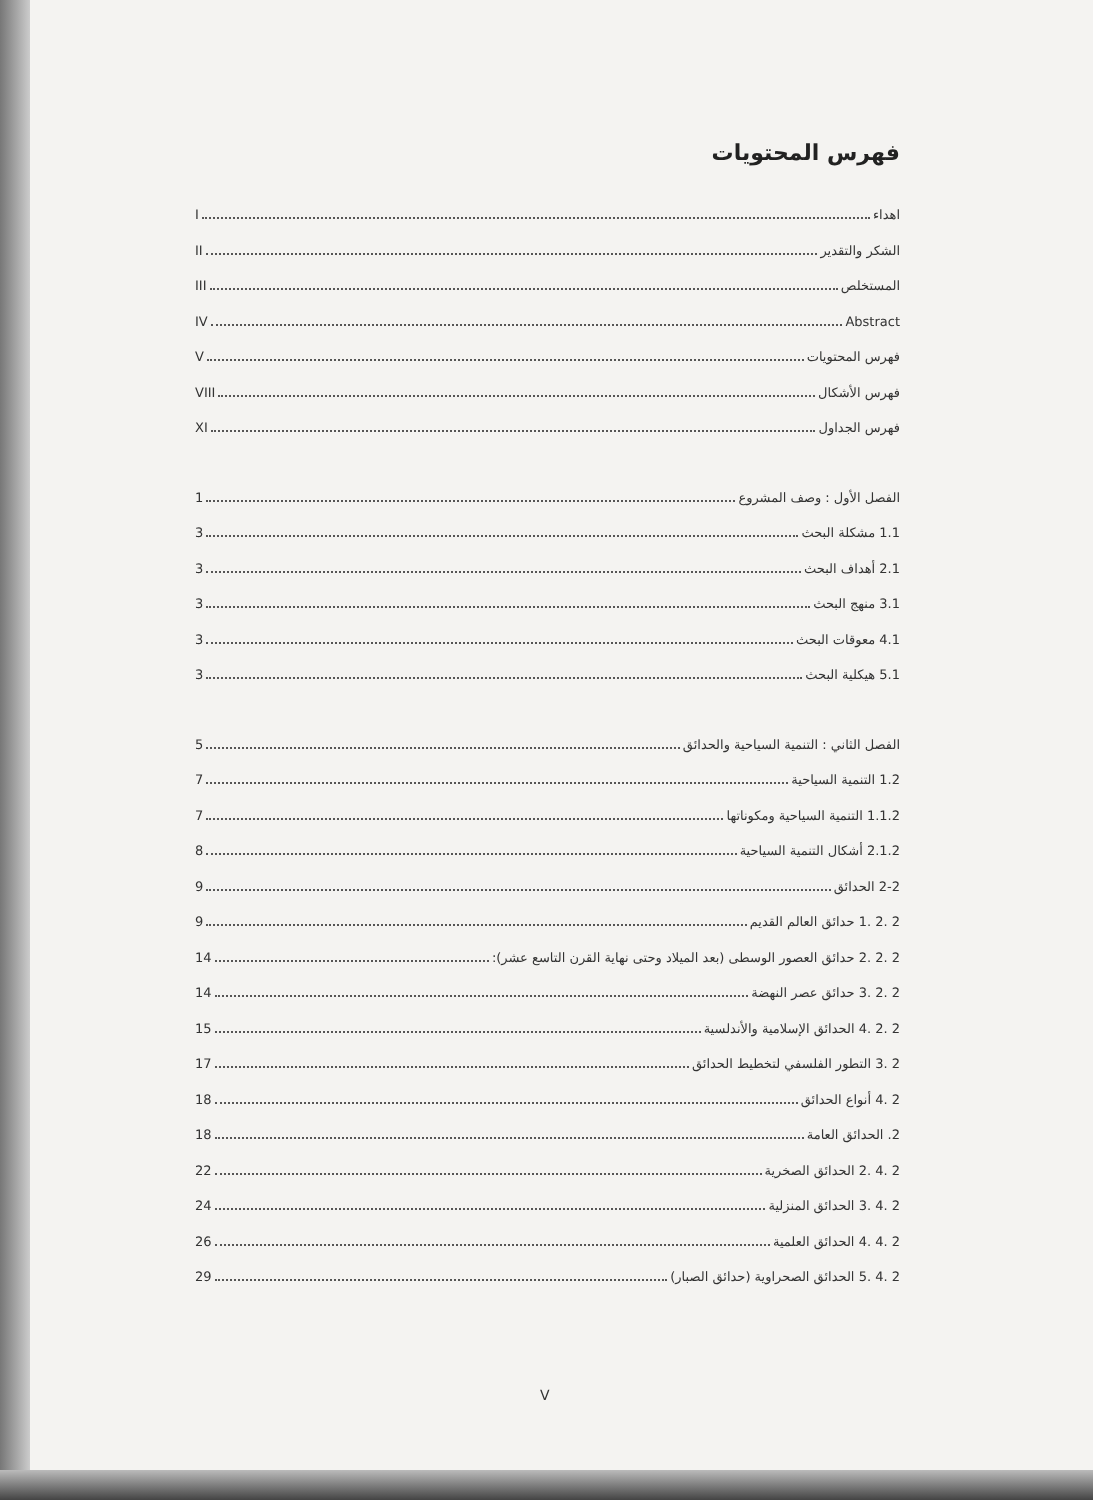فهرس المحتويات
اهداء I
الشكر والتقدير II
المستخلص III
Abstract IV
فهرس المحتويات V
فهرس الأشكال VIII
فهرس الجداول XI
الفصل الأول : وصف المشروع 1
1.1 مشكلة البحث 3
2.1 أهداف البحث 3
3.1 منهج البحث 3
4.1 معوقات البحث 3
5.1 هيكلية البحث 3
الفصل الثاني : التنمية السياحية والحدائق 5
1.2 التنمية السياحية 7
1.1.2 التنمية السياحية ومكوناتها 7
2.1.2 أشكال التنمية السياحية 8
2-2 الحدائق 9
2 .2 .1 حدائق العالم القديم 9
2 .2 .2 حدائق العصور الوسطى (بعد الميلاد وحتى نهاية القرن التاسع عشر): 14
2 .2 .3 حدائق عصر النهضة 14
2 .2 .4 الحدائق الإسلامية والأندلسية 15
2 .3 التطور الفلسفي لتخطيط الحدائق 17
2 .4 أنواع الحدائق 18
2. الحدائق العامة 18
2 .4 .2 الحدائق الصخرية 22
2 .4 .3 الحدائق المنزلية 24
2 .4 .4 الحدائق العلمية 26
2 .4 .5 الحدائق الصحراوية (حدائق الصبار) 29
V